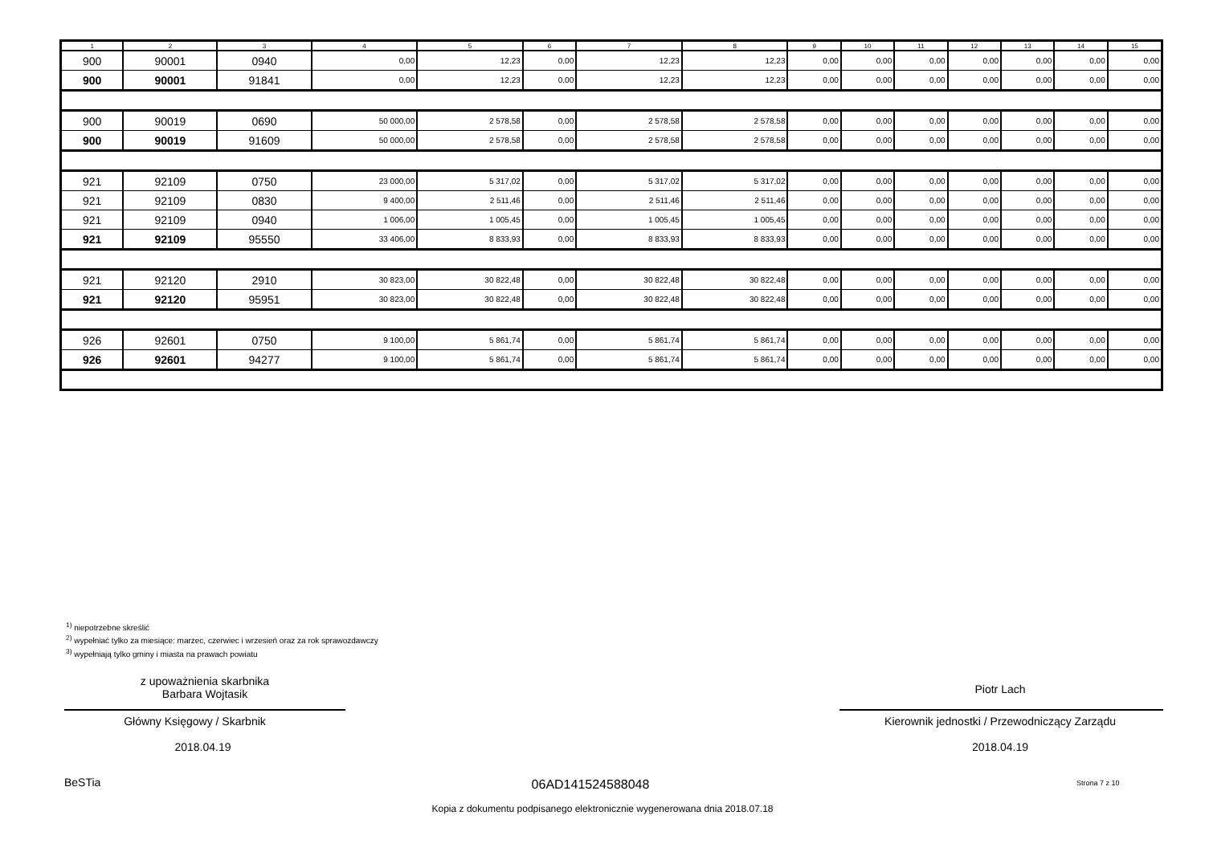| 1 | 2 | 3 | 4 | 5 | 6 | 7 | 8 | 9 | 10 | 11 | 12 | 13 | 14 | 15 |
| --- | --- | --- | --- | --- | --- | --- | --- | --- | --- | --- | --- | --- | --- | --- |
| 900 | 90001 | 0940 | 0,00 | 12,23 | 0,00 | 12,23 | 12,23 | 0,00 | 0,00 | 0,00 | 0,00 | 0,00 | 0,00 | 0,00 |
| 900 | 90001 | 91841 | 0,00 | 12,23 | 0,00 | 12,23 | 12,23 | 0,00 | 0,00 | 0,00 | 0,00 | 0,00 | 0,00 | 0,00 |
| 900 | 90019 | 0690 | 50 000,00 | 2 578,58 | 0,00 | 2 578,58 | 2 578,58 | 0,00 | 0,00 | 0,00 | 0,00 | 0,00 | 0,00 | 0,00 |
| 900 | 90019 | 91609 | 50 000,00 | 2 578,58 | 0,00 | 2 578,58 | 2 578,58 | 0,00 | 0,00 | 0,00 | 0,00 | 0,00 | 0,00 | 0,00 |
| 921 | 92109 | 0750 | 23 000,00 | 5 317,02 | 0,00 | 5 317,02 | 5 317,02 | 0,00 | 0,00 | 0,00 | 0,00 | 0,00 | 0,00 | 0,00 |
| 921 | 92109 | 0830 | 9 400,00 | 2 511,46 | 0,00 | 2 511,46 | 2 511,46 | 0,00 | 0,00 | 0,00 | 0,00 | 0,00 | 0,00 | 0,00 |
| 921 | 92109 | 0940 | 1 006,00 | 1 005,45 | 0,00 | 1 005,45 | 1 005,45 | 0,00 | 0,00 | 0,00 | 0,00 | 0,00 | 0,00 | 0,00 |
| 921 | 92109 | 95550 | 33 406,00 | 8 833,93 | 0,00 | 8 833,93 | 8 833,93 | 0,00 | 0,00 | 0,00 | 0,00 | 0,00 | 0,00 | 0,00 |
| 921 | 92120 | 2910 | 30 823,00 | 30 822,48 | 0,00 | 30 822,48 | 30 822,48 | 0,00 | 0,00 | 0,00 | 0,00 | 0,00 | 0,00 | 0,00 |
| 921 | 92120 | 95951 | 30 823,00 | 30 822,48 | 0,00 | 30 822,48 | 30 822,48 | 0,00 | 0,00 | 0,00 | 0,00 | 0,00 | 0,00 | 0,00 |
| 926 | 92601 | 0750 | 9 100,00 | 5 861,74 | 0,00 | 5 861,74 | 5 861,74 | 0,00 | 0,00 | 0,00 | 0,00 | 0,00 | 0,00 | 0,00 |
| 926 | 92601 | 94277 | 9 100,00 | 5 861,74 | 0,00 | 5 861,74 | 5 861,74 | 0,00 | 0,00 | 0,00 | 0,00 | 0,00 | 0,00 | 0,00 |
<sup>1)</sup> niepotrzebne skreślić
<sup>2)</sup> wypełniać tylko za miesiące: marzec, czerwiec i wrzesień oraz za rok sprawozdawczy
<sup>3)</sup> wypełniają tylko gminy i miasta na prawach powiatu
z upoważnienia skarbnika
Barbara Wojtasik
Piotr Lach
Główny Księgowy / Skarbnik Kierownik jednostki / Przewodniczący Zarządu
2018.04.19 2018.04.19
BeSTia 06AD141524588048 Strona 7 z 10
Kopia z dokumentu podpisanego elektronicznie wygenerowana dnia 2018.07.18